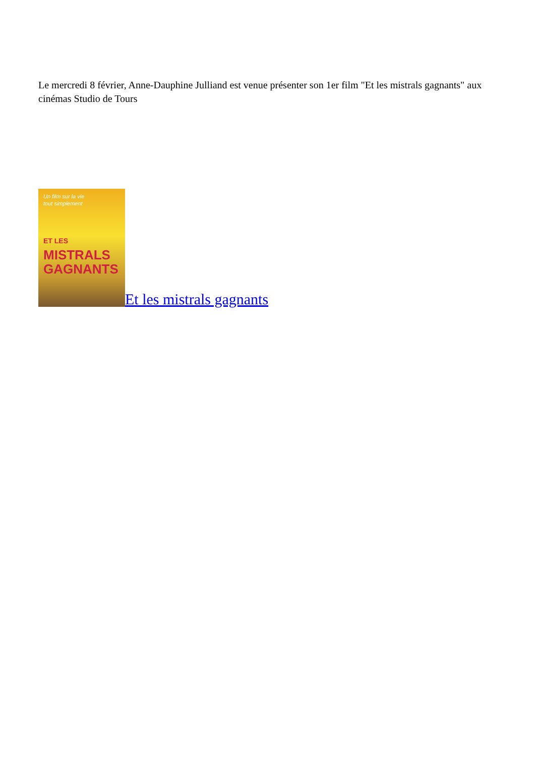Le mercredi 8 février, Anne-Dauphine Julliand est venue présenter son 1er film "Et les mistrals gagnants" aux cinémas Studio de Tours
Un film sur la vie
tout simplement
ET LES
MISTRALS
GAGNANTS
Et les mistrals gagnants